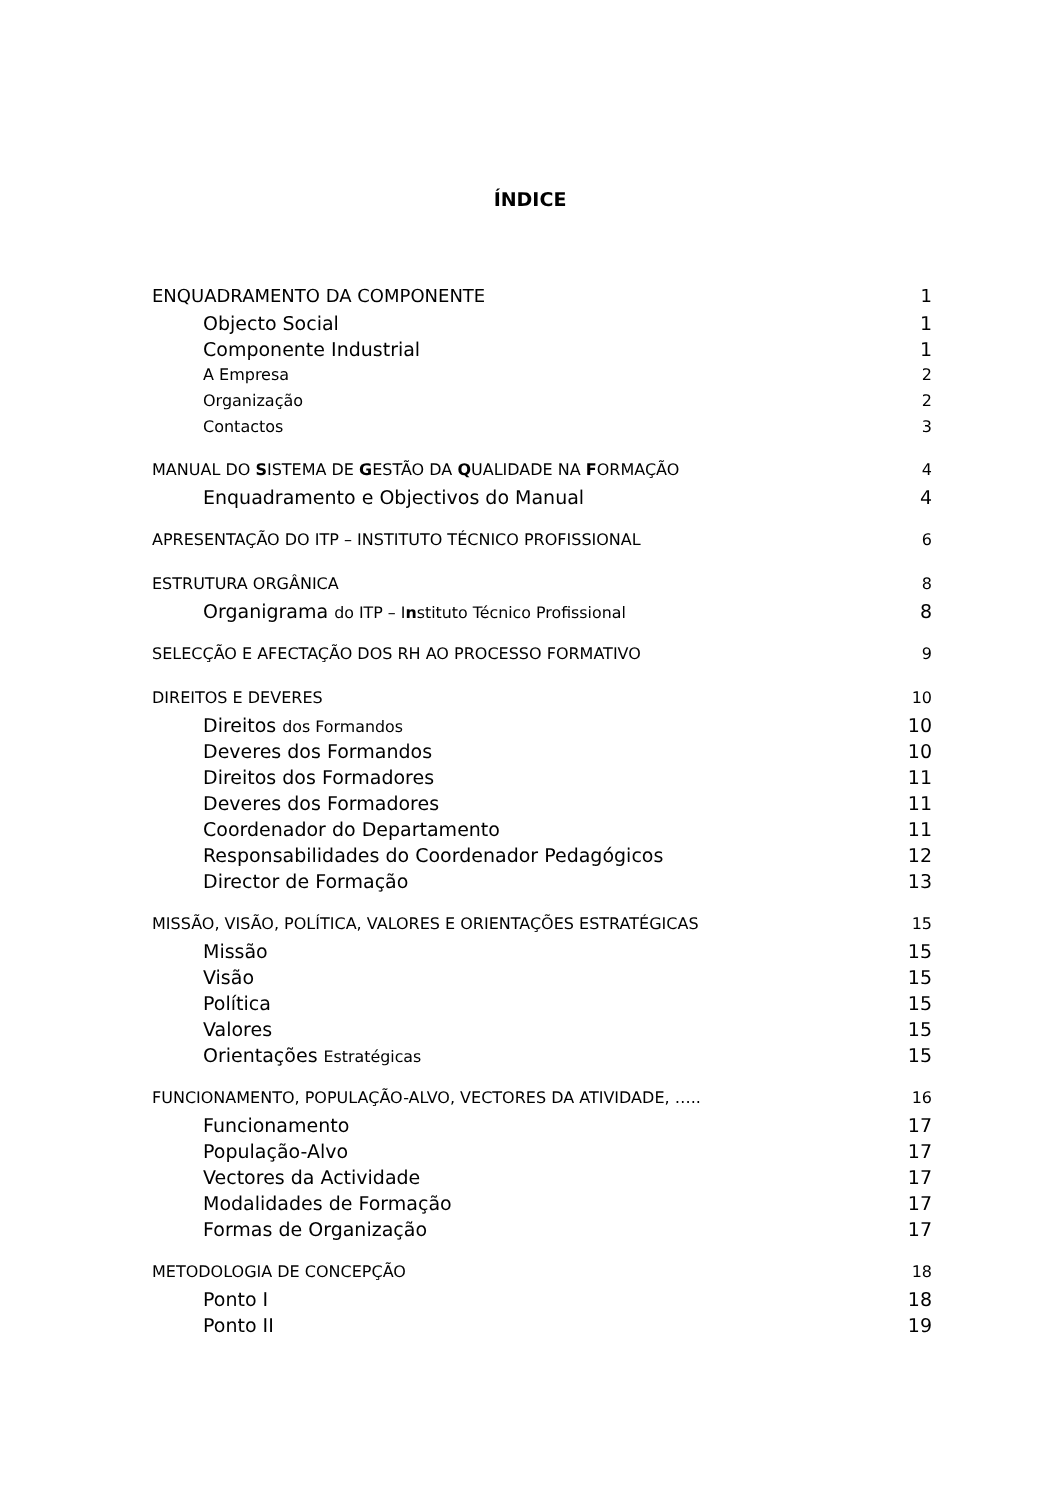ÍNDICE
ENQUADRAMENTO DA COMPONENTE 1
Objecto Social 1
Componente Industrial 1
A Empresa 2
Organização 2
Contactos 3
MANUAL DO SISTEMA DE GESTÃO DA QUALIDADE NA FORMAÇÃO 4
Enquadramento e Objectivos do Manual 4
APRESENTAÇÃO DO ITP – INSTITUTO TÉCNICO PROFISSIONAL 6
ESTRUTURA ORGÂNICA 8
Organigrama do ITP – Instituto Técnico Profissional 8
SELECÇÃO E AFECTAÇÃO DOS RH AO PROCESSO FORMATIVO 9
DIREITOS E DEVERES 10
Direitos dos Formandos 10
Deveres dos Formandos 10
Direitos dos Formadores 11
Deveres dos Formadores 11
Coordenador do Departamento 11
Responsabilidades do Coordenador Pedagógicos 12
Director de Formação 13
MISSÃO, VISÃO, POLÍTICA, VALORES E ORIENTAÇÕES ESTRATÉGICAS 15
Missão 15
Visão 15
Política 15
Valores 15
Orientações Estratégicas 15
FUNCIONAMENTO, POPULAÇÃO-ALVO, VECTORES DA ATIVIDADE, ….. 16
Funcionamento 17
População-Alvo 17
Vectores da Actividade 17
Modalidades de Formação 17
Formas de Organização 17
METODOLOGIA DE CONCEPÇÃO 18
Ponto I 18
Ponto II 19